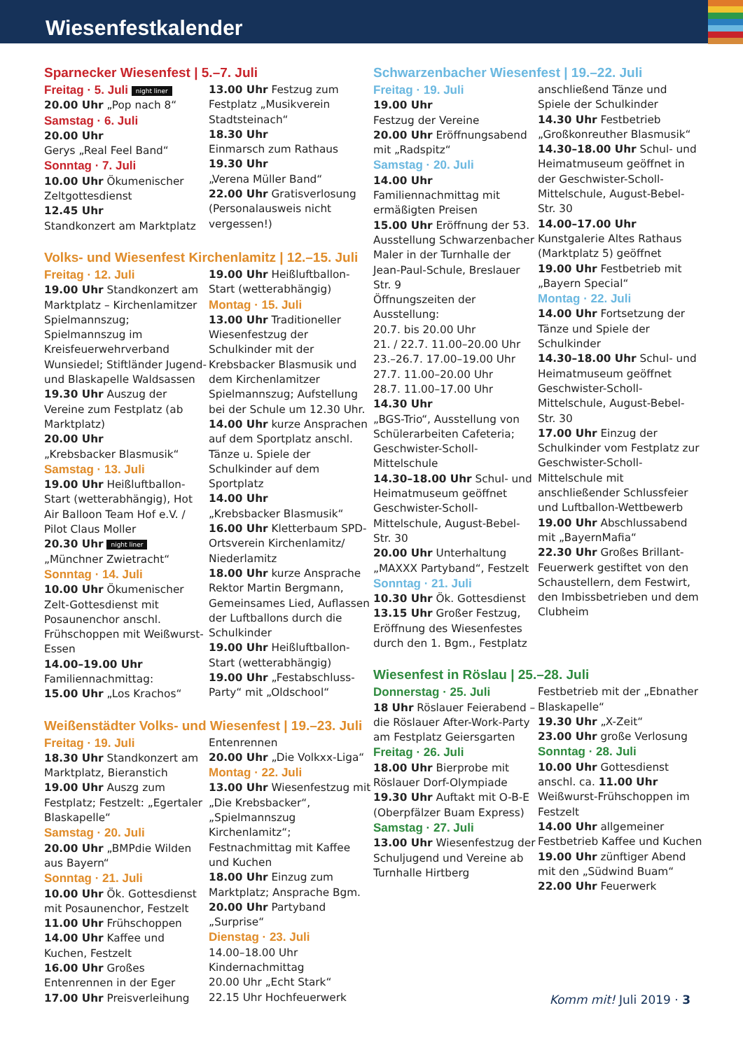Wiesenfestkalender
Sparnecker Wiesenfest | 5.–7. Juli
Freitag · 5. Juli night liner
20.00 Uhr „Pop nach 8“
Samstag · 6. Juli
20.00 Uhr
Gerys „Real Feel Band“
Sonntag · 7. Juli
10.00 Uhr Ökumenischer Zeltgottesdienst
12.45 Uhr
Standkonzert am Marktplatz
13.00 Uhr Festzug zum Festplatz „Musikverein Stadtsteinach“
18.30 Uhr
Einmarsch zum Rathaus
19.30 Uhr
„Verena Müller Band“
22.00 Uhr Gratisverlosung (Personalausweis nicht vergessen!)
Volks- und Wiesenfest Kirchenlamitz | 12.–15. Juli
Freitag · 12. Juli
19.00 Uhr Standkonzert am Marktplatz – Kirchenlamitzer Spielmannszug; Spielmannszug im Kreisfeuerwehrverband Wunsiedel; Stiftländer Jugend- und Blaskapelle Waldsassen
19.30 Uhr Auszug der Vereine zum Festplatz (ab Marktplatz)
20.00 Uhr
„Krebsbacker Blasmusik“
Samstag · 13. Juli
19.00 Uhr Heißluftballon-Start (wetterabhängig), Hot Air Balloon Team Hof e.V. / Pilot Claus Moller
20.30 Uhr night liner
„Münchner Zwietracht“
Sonntag · 14. Juli
10.00 Uhr Ökumenischer Zelt-Gottesdienst mit Posaunenchor anschl. Frühschoppen mit Weißwurst-Essen
14.00–19.00 Uhr Familiennachmittag:
15.00 Uhr „Los Krachos“
19.00 Uhr Heißluftballon-Start (wetterabhängig)
Montag · 15. Juli
13.00 Uhr Traditioneller Wiesenfestzug der Schulkinder mit der Krebsbacker Blasmusik und dem Kirchenlamitzer Spielmannszug; Aufstellung bei der Schule um 12.30 Uhr.
14.00 Uhr kurze Ansprachen auf dem Sportplatz anschl. Tänze u. Spiele der Schulkinder auf dem Sportplatz
14.00 Uhr
„Krebsbacker Blasmusik“
16.00 Uhr Kletterbaum SPD-Ortsverein Kirchenlamitz/ Niederlamitz
18.00 Uhr kurze Ansprache Rektor Martin Bergmann, Gemeinsames Lied, Auflassen der Luftballons durch die Schulkinder
19.00 Uhr Heißluftballon-Start (wetterabhängig)
19.00 Uhr „Festabschluss-Party“ mit „Oldschool“
Weißenstädter Volks- und Wiesenfest | 19.–23. Juli
Freitag · 19. Juli
18.30 Uhr Standkonzert am Marktplatz, Bieranstich
19.00 Uhr Auszg zum Festplatz; Festzelt: „Egertaler Blaskapelle“
Samstag · 20. Juli
20.00 Uhr „BMPdie Wilden aus Bayern“
Sonntag · 21. Juli
10.00 Uhr Ök. Gottesdienst mit Posaunenchor, Festzelt
11.00 Uhr Frühschoppen
14.00 Uhr Kaffee und Kuchen, Festzelt
16.00 Uhr Großes Entenrennen in der Eger
17.00 Uhr Preisverleihung
Entenrennen
20.00 Uhr „Die Volkxx-Liga“
Montag · 22. Juli
13.00 Uhr Wiesenfestzug mit „Die Krebsbacker“, „Spielmannszug Kirchenlamitz“; Festnachmittag mit Kaffee und Kuchen
18.00 Uhr Einzug zum Marktplatz; Ansprache Bgm.
20.00 Uhr Partyband „Surprise“
Dienstag · 23. Juli
14.00–18.00 Uhr Kindernachmittag
20.00 Uhr „Echt Stark“
22.15 Uhr Hochfeuerwerk
Schwarzenbacher Wiesenfest | 19.–22. Juli
Freitag · 19. Juli
19.00 Uhr
Festzug der Vereine
20.00 Uhr Eröffnungsabend mit „Radspitz“
Samstag · 20. Juli
14.00 Uhr Familiennachmittag mit ermäßigten Preisen
15.00 Uhr Eröffnung der 53. Ausstellung Schwarzenbacher Maler in der Turnhalle der Jean-Paul-Schule, Breslauer Str. 9
Öffnungszeiten der Ausstellung:
20.7. bis 20.00 Uhr
21. / 22.7. 11.00–20.00 Uhr
23.–26.7. 17.00–19.00 Uhr
27.7. 11.00–20.00 Uhr
28.7. 11.00–17.00 Uhr
14.30 Uhr
„BGS-Trio“, Ausstellung von Schülerarbeiten Cafeteria; Geschwister-Scholl-Mittelschule
14.30–18.00 Uhr Schul- und Heimatmuseum geöffnet Geschwister-Scholl-Mittelschule, August-Bebel-Str. 30
20.00 Uhr Unterhaltung „MAXXX Partyband“, Festzelt
Sonntag · 21. Juli
10.30 Uhr Ök. Gottesdienst
13.15 Uhr Großer Festzug, Eröffnung des Wiesenfestes durch den 1. Bgm., Festplatz
anschließend Tänze und Spiele der Schulkinder
14.30 Uhr Festbetrieb „Großkonreuther Blasmusik“
14.30–18.00 Uhr Schul- und Heimatmuseum geöffnet in der Geschwister-Scholl-Mittelschule, August-Bebel-Str. 30
14.00–17.00 Uhr Kunstgalerie Altes Rathaus (Marktplatz 5) geöffnet
19.00 Uhr Festbetrieb mit „Bayern Special“
Montag · 22. Juli
14.00 Uhr Fortsetzung der Tänze und Spiele der Schulkinder
14.30–18.00 Uhr Schul- und Heimatmuseum geöffnet Geschwister-Scholl-Mittelschule, August-Bebel-Str. 30
17.00 Uhr Einzug der Schulkinder vom Festplatz zur Geschwister-Scholl-Mittelschule mit anschließender Schlussfeier und Luftballon-Wettbewerb
19.00 Uhr Abschlussabend mit „BayernMafia“
22.30 Uhr Großes Brillant-Feuerwerk gestiftet von den Schaustellern, dem Festwirt, den Imbissbetrieben und dem Clubheim
Wiesenfest in Röslau | 25.–28. Juli
Donnerstag · 25. Juli
18 Uhr Röslauer Feierabend – die Röslauer After-Work-Party am Festplatz Geiersgarten
Freitag · 26. Juli
18.00 Uhr Bierprobe mit Röslauer Dorf-Olympiade
19.30 Uhr Auftakt mit O-B-E (Oberpfälzer Buam Express)
Samstag · 27. Juli
13.00 Uhr Wiesenfestzug der Schuljugend und Vereine ab Turnhalle Hirtberg
Festbetrieb mit der „Ebnather Blaskapelle“
19.30 Uhr „X-Zeit“
23.00 Uhr große Verlosung
Sonntag · 28. Juli
10.00 Uhr Gottesdienst anschl. ca. 11.00 Uhr Weißwurst-Frühschoppen im Festzelt
14.00 Uhr allgemeiner Festbetrieb Kaffee und Kuchen
19.00 Uhr zünftiger Abend mit den „Südwind Buam“
22.00 Uhr Feuerwerk
Komm mit! Juli 2019 · 3